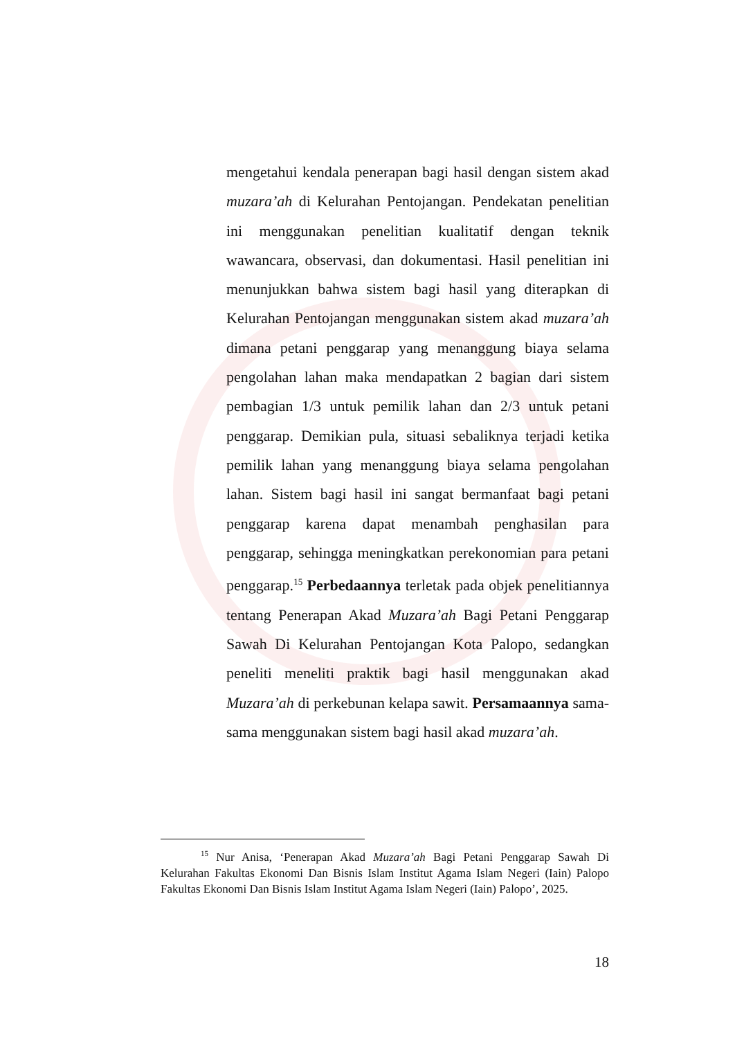mengetahui kendala penerapan bagi hasil dengan sistem akad muzara’ah di Kelurahan Pentojangan. Pendekatan penelitian ini menggunakan penelitian kualitatif dengan teknik wawancara, observasi, dan dokumentasi. Hasil penelitian ini menunjukkan bahwa sistem bagi hasil yang diterapkan di Kelurahan Pentojangan menggunakan sistem akad muzara’ah dimana petani penggarap yang menanggung biaya selama pengolahan lahan maka mendapatkan 2 bagian dari sistem pembagian 1/3 untuk pemilik lahan dan 2/3 untuk petani penggarap. Demikian pula, situasi sebaliknya terjadi ketika pemilik lahan yang menanggung biaya selama pengolahan lahan. Sistem bagi hasil ini sangat bermanfaat bagi petani penggarap karena dapat menambah penghasilan para penggarap, sehingga meningkatkan perekonomian para petani penggarap.<sup>15</sup> Perbedaannya terletak pada objek penelitiannya tentang Penerapan Akad Muzara’ah Bagi Petani Penggarap Sawah Di Kelurahan Pentojangan Kota Palopo, sedangkan peneliti meneliti praktik bagi hasil menggunakan akad Muzara’ah di perkebunan kelapa sawit. Persamaannya sama-sama menggunakan sistem bagi hasil akad muzara’ah.
<sup>15</sup> Nur Anisa, ‘Penerapan Akad Muzara’ah Bagi Petani Penggarap Sawah Di Kelurahan Fakultas Ekonomi Dan Bisnis Islam Institut Agama Islam Negeri (Iain) Palopo Fakultas Ekonomi Dan Bisnis Islam Institut Agama Islam Negeri (Iain) Palopo’, 2025.
18